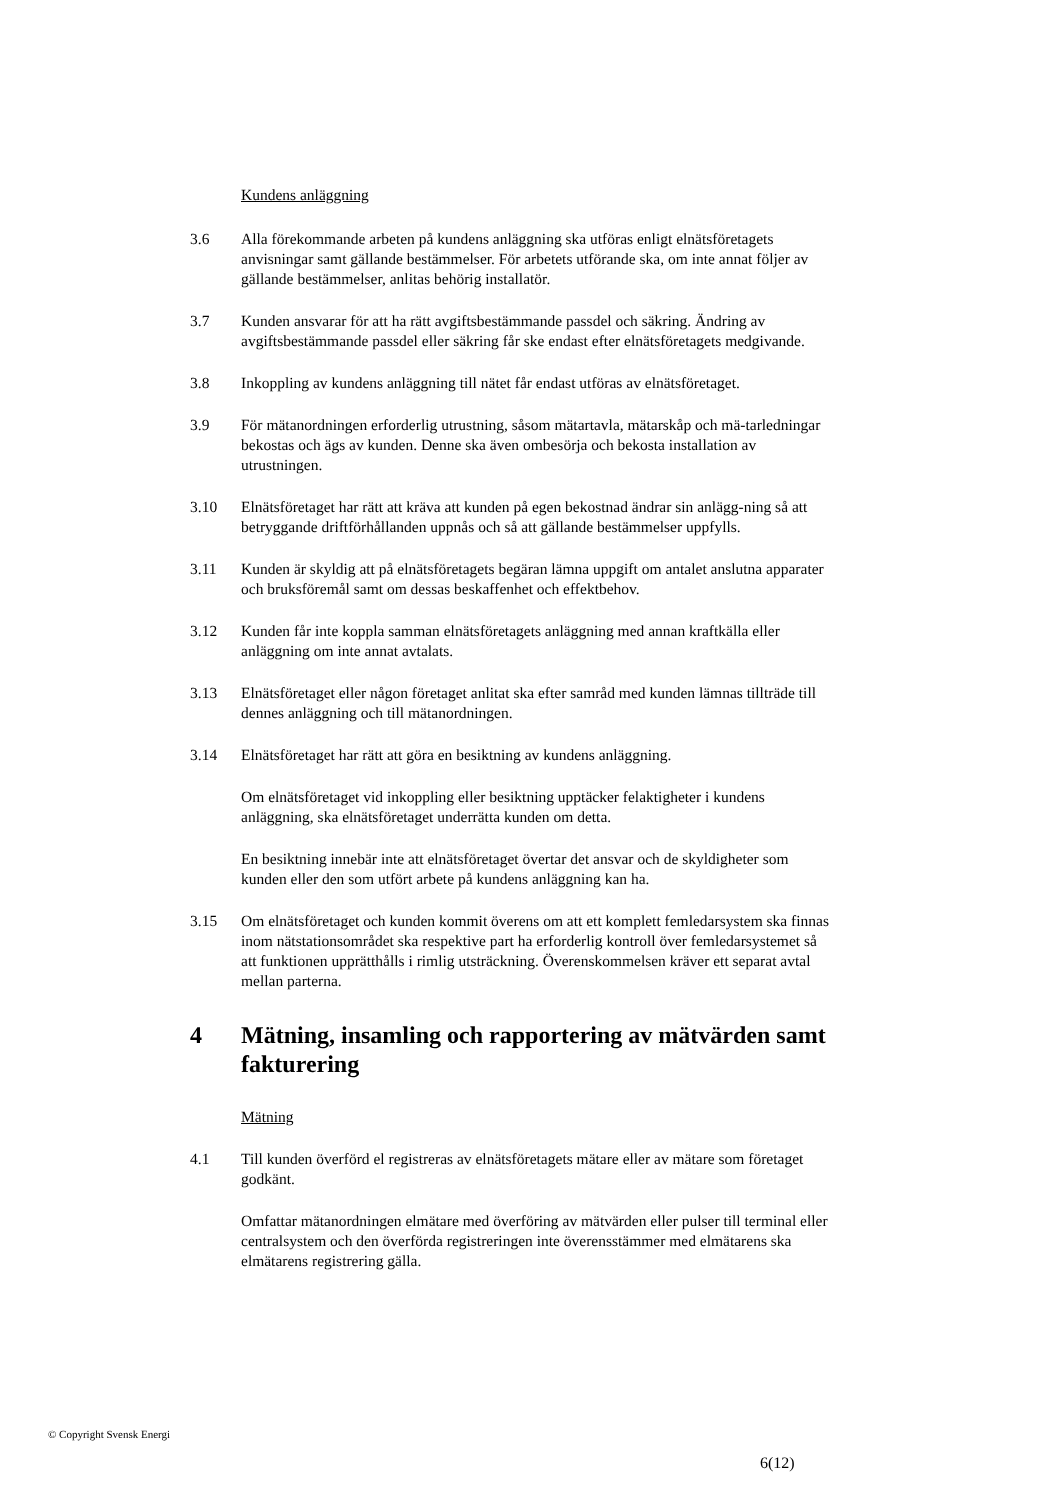Kundens anläggning
3.6 Alla förekommande arbeten på kundens anläggning ska utföras enligt elnätsföretagets anvisningar samt gällande bestämmelser. För arbetets utförande ska, om inte annat följer av gällande bestämmelser, anlitas behörig installatör.
3.7 Kunden ansvarar för att ha rätt avgiftsbestämmande passdel och säkring. Ändring av avgiftsbestämmande passdel eller säkring får ske endast efter elnätsföretagets medgivande.
3.8 Inkoppling av kundens anläggning till nätet får endast utföras av elnätsföretaget.
3.9 För mätanordningen erforderlig utrustning, såsom mätartavla, mätarskåp och mä-tarledningar bekostas och ägs av kunden. Denne ska även ombesörja och bekosta installation av utrustningen.
3.10 Elnätsföretaget har rätt att kräva att kunden på egen bekostnad ändrar sin anlägg-ning så att betryggande driftförhållanden uppnås och så att gällande bestämmelser uppfylls.
3.11 Kunden är skyldig att på elnätsföretagets begäran lämna uppgift om antalet anslutna apparater och bruksföremål samt om dessas beskaffenhet och effektbehov.
3.12 Kunden får inte koppla samman elnätsföretagets anläggning med annan kraftkälla eller anläggning om inte annat avtalats.
3.13 Elnätsföretaget eller någon företaget anlitat ska efter samråd med kunden lämnas tillträde till dennes anläggning och till mätanordningen.
3.14 Elnätsföretaget har rätt att göra en besiktning av kundens anläggning.
Om elnätsföretaget vid inkoppling eller besiktning upptäcker felaktigheter i kundens anläggning, ska elnätsföretaget underrätta kunden om detta.
En besiktning innebär inte att elnätsföretaget övertar det ansvar och de skyldigheter som kunden eller den som utfört arbete på kundens anläggning kan ha.
3.15 Om elnätsföretaget och kunden kommit överens om att ett komplett femledarsystem ska finnas inom nätstationsområdet ska respektive part ha erforderlig kontroll över femledarsystemet så att funktionen upprätthålls i rimlig utsträckning. Överenskommelsen kräver ett separat avtal mellan parterna.
4 Mätning, insamling och rapportering av mätvärden samt fakturering
Mätning
4.1 Till kunden överförd el registreras av elnätsföretagets mätare eller av mätare som företaget godkänt.
Omfattar mätanordningen elmätare med överföring av mätvärden eller pulser till terminal eller centralsystem och den överförda registreringen inte överensstämmer med elmätarens ska elmätarens registrering gälla.
© Copyright Svensk Energi
6(12)